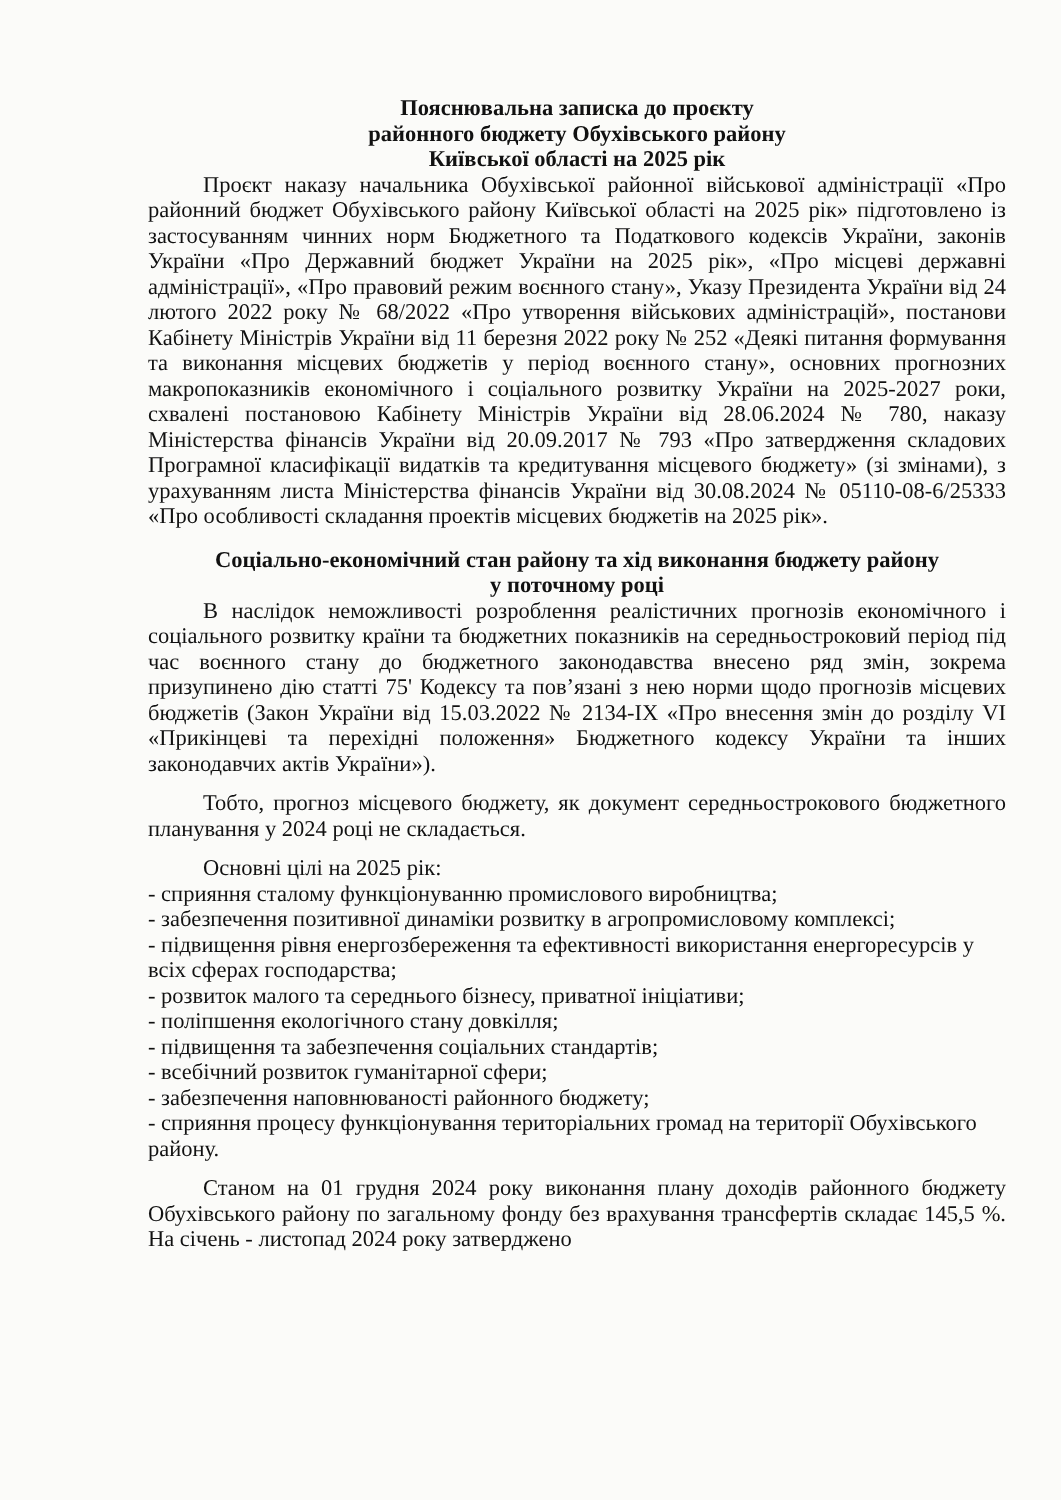Пояснювальна записка до проєкту
районного бюджету Обухівського району
Київської області на 2025 рік
Проєкт наказу начальника Обухівської районної військової адміністрації «Про районний бюджет Обухівського району Київської області на 2025 рік» підготовлено із застосуванням чинних норм Бюджетного та Податкового кодексів України, законів України «Про Державний бюджет України на 2025 рік», «Про місцеві державні адміністрації», «Про правовий режим воєнного стану», Указу Президента України від 24 лютого 2022 року № 68/2022 «Про утворення військових адміністрацій», постанови Кабінету Міністрів України від 11 березня 2022 року № 252 «Деякі питання формування та виконання місцевих бюджетів у період воєнного стану», основних прогнозних макропоказників економічного і соціального розвитку України на 2025-2027 роки, схвалені постановою Кабінету Міністрів України від 28.06.2024 № 780, наказу Міністерства фінансів України від 20.09.2017 № 793 «Про затвердження складових Програмної класифікації видатків та кредитування місцевого бюджету» (зі змінами), з урахуванням листа Міністерства фінансів України від 30.08.2024 № 05110-08-6/25333 «Про особливості складання проектів місцевих бюджетів на 2025 рік».
Соціально-економічний стан району та хід виконання бюджету району
у поточному році
В наслідок неможливості розроблення реалістичних прогнозів економічного і соціального розвитку країни та бюджетних показників на середньостроковий період під час воєнного стану до бюджетного законодавства внесено ряд змін, зокрема призупинено дію статті 75' Кодексу та пов’язані з нею норми щодо прогнозів місцевих бюджетів (Закон України від 15.03.2022 № 2134-IX «Про внесення змін до розділу VI «Прикінцеві та перехідні положення» Бюджетного кодексу України та інших законодавчих актів України»).
Тобто, прогноз місцевого бюджету, як документ середньострокового бюджетного планування у 2024 році не складається.
Основні цілі на 2025 рік:
- сприяння сталому функціонуванню промислового виробництва;
- забезпечення позитивної динаміки розвитку в агропромисловому комплексі;
- підвищення рівня енергозбереження та ефективності використання енергоресурсів у всіх сферах господарства;
- розвиток малого та середнього бізнесу, приватної ініціативи;
- поліпшення екологічного стану довкілля;
- підвищення та забезпечення соціальних стандартів;
- всебічний розвиток гуманітарної сфери;
- забезпечення наповнюваності районного бюджету;
- сприяння процесу функціонування територіальних громад на території Обухівського району.
Станом на 01 грудня 2024 року виконання плану доходів районного бюджету Обухівського району по загальному фонду без врахування трансфертів складає 145,5 %. На січень - листопад 2024 року затверджено